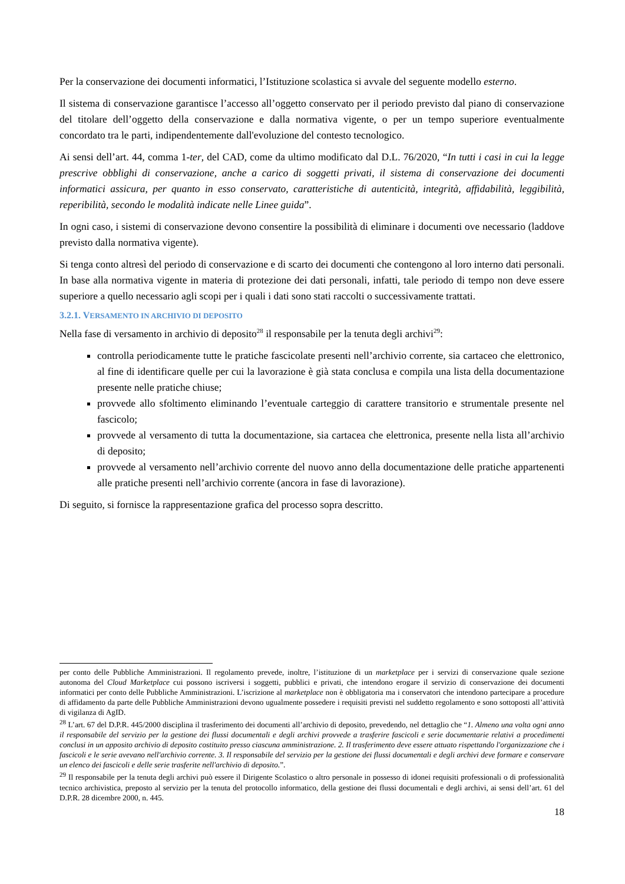Per la conservazione dei documenti informatici, l’Istituzione scolastica si avvale del seguente modello esterno.
Il sistema di conservazione garantisce l’accesso all’oggetto conservato per il periodo previsto dal piano di conservazione del titolare dell’oggetto della conservazione e dalla normativa vigente, o per un tempo superiore eventualmente concordato tra le parti, indipendentemente dall'evoluzione del contesto tecnologico.
Ai sensi dell’art. 44, comma 1-ter, del CAD, come da ultimo modificato dal D.L. 76/2020, “In tutti i casi in cui la legge prescrive obblighi di conservazione, anche a carico di soggetti privati, il sistema di conservazione dei documenti informatici assicura, per quanto in esso conservato, caratteristiche di autenticità, integrità, affidabilità, leggibilità, reperibilità, secondo le modalità indicate nelle Linee guida”.
In ogni caso, i sistemi di conservazione devono consentire la possibilità di eliminare i documenti ove necessario (laddove previsto dalla normativa vigente).
Si tenga conto altresì del periodo di conservazione e di scarto dei documenti che contengono al loro interno dati personali. In base alla normativa vigente in materia di protezione dei dati personali, infatti, tale periodo di tempo non deve essere superiore a quello necessario agli scopi per i quali i dati sono stati raccolti o successivamente trattati.
3.2.1. VERSAMENTO IN ARCHIVIO DI DEPOSITO
Nella fase di versamento in archivio di deposito<sup>28</sup> il responsabile per la tenuta degli archivi<sup>29</sup>:
controlla periodicamente tutte le pratiche fascicolate presenti nell’archivio corrente, sia cartaceo che elettronico, al fine di identificare quelle per cui la lavorazione è già stata conclusa e compila una lista della documentazione presente nelle pratiche chiuse;
provvede allo sfoltimento eliminando l’eventuale carteggio di carattere transitorio e strumentale presente nel fascicolo;
provvede al versamento di tutta la documentazione, sia cartacea che elettronica, presente nella lista all’archivio di deposito;
provvede al versamento nell’archivio corrente del nuovo anno della documentazione delle pratiche appartenenti alle pratiche presenti nell’archivio corrente (ancora in fase di lavorazione).
Di seguito, si fornisce la rappresentazione grafica del processo sopra descritto.
per conto delle Pubbliche Amministrazioni. Il regolamento prevede, inoltre, l’istituzione di un marketplace per i servizi di conservazione quale sezione autonoma del Cloud Marketplace cui possono iscriversi i soggetti, pubblici e privati, che intendono erogare il servizio di conservazione dei documenti informatici per conto delle Pubbliche Amministrazioni. L’iscrizione al marketplace non è obbligatoria ma i conservatori che intendono partecipare a procedure di affidamento da parte delle Pubbliche Amministrazioni devono ugualmente possedere i requisiti previsti nel suddetto regolamento e sono sottoposti all’attività di vigilanza di AgID.
<sup>28</sup> L’art. 67 del D.P.R. 445/2000 disciplina il trasferimento dei documenti all’archivio di deposito, prevedendo, nel dettaglio che “1. Almeno una volta ogni anno il responsabile del servizio per la gestione dei flussi documentali e degli archivi provvede a trasferire fascicoli e serie documentarie relativi a procedimenti conclusi in un apposito archivio di deposito costituito presso ciascuna amministrazione. 2. Il trasferimento deve essere attuato rispettando l'organizzazione che i fascicoli e le serie avevano nell'archivio corrente. 3. Il responsabile del servizio per la gestione dei flussi documentali e degli archivi deve formare e conservare un elenco dei fascicoli e delle serie trasferite nell'archivio di deposito.”.
<sup>29</sup> Il responsabile per la tenuta degli archivi può essere il Dirigente Scolastico o altro personale in possesso di idonei requisiti professionali o di professionalità tecnico archivistica, preposto al servizio per la tenuta del protocollo informatico, della gestione dei flussi documentali e degli archivi, ai sensi dell’art. 61 del D.P.R. 28 dicembre 2000, n. 445.
18